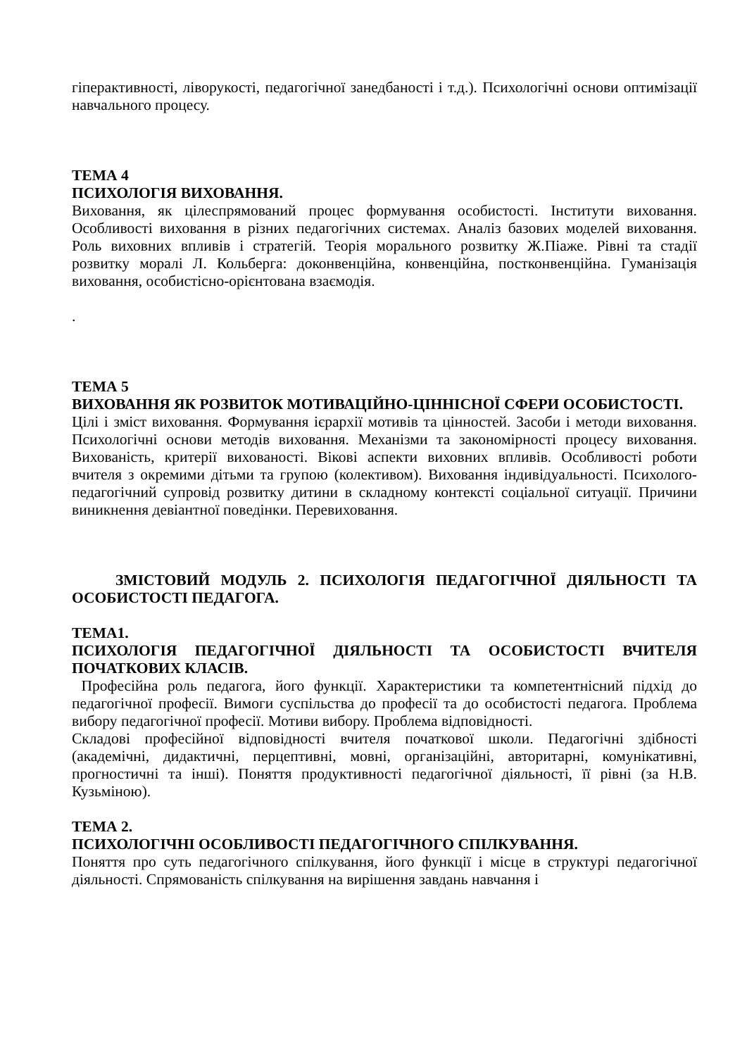гіперактивності, ліворукості, педагогічної занедбаності і т.д.). Психологічні основи оптимізації навчального процесу.
ТЕМА 4
ПСИХОЛОГІЯ ВИХОВАННЯ.
Виховання, як цілеспрямований процес формування особистості. Інститути виховання. Особливості виховання в різних педагогічних системах. Аналіз базових моделей виховання. Роль виховних впливів і стратегій. Теорія морального розвитку Ж.Піаже. Рівні та стадії розвитку моралі Л. Кольберга: доконвенційна, конвенційна, постконвенційна. Гуманізація виховання, особистісно-орієнтована взаємодія.
.
ТЕМА 5
ВИХОВАННЯ ЯК РОЗВИТОК МОТИВАЦІЙНО-ЦІННІСНОЇ СФЕРИ ОСОБИСТОСТІ.
Цілі і зміст виховання. Формування ієрархії мотивів та цінностей. Засоби і методи виховання. Психологічні основи методів виховання. Механізми та закономірності процесу виховання. Вихованість, критерії вихованості. Вікові аспекти виховних впливів. Особливості роботи вчителя з окремими дітьми та групою (колективом). Виховання індивідуальності. Психолого-педагогічний супровід розвитку дитини в складному контексті соціальної ситуації. Причини виникнення девіантної поведінки. Перевиховання.
ЗМІСТОВИЙ МОДУЛЬ 2. ПСИХОЛОГІЯ ПЕДАГОГІЧНОЇ ДІЯЛЬНОСТІ ТА ОСОБИСТОСТІ ПЕДАГОГА.
ТЕМА1.
ПСИХОЛОГІЯ ПЕДАГОГІЧНОЇ ДІЯЛЬНОСТІ ТА ОСОБИСТОСТІ ВЧИТЕЛЯ ПОЧАТКОВИХ КЛАСІВ.
Професійна роль педагога, його функції. Характеристики та компетентнісний підхід до педагогічної професії. Вимоги суспільства до професії та до особистості педагога. Проблема вибору педагогічної професії. Мотиви вибору. Проблема відповідності.
Складові професійної відповідності вчителя початкової школи. Педагогічні здібності (академічні, дидактичні, перцептивні, мовні, організаційні, авторитарні, комунікативні, прогностичні та інші). Поняття продуктивності педагогічної діяльності, її рівні (за Н.В. Кузьміною).
ТЕМА 2.
ПСИХОЛОГІЧНІ ОСОБЛИВОСТІ ПЕДАГОГІЧНОГО СПІЛКУВАННЯ.
Поняття про суть педагогічного спілкування, його функції і місце в структурі педагогічної діяльності. Спрямованість спілкування на вирішення завдань навчання і